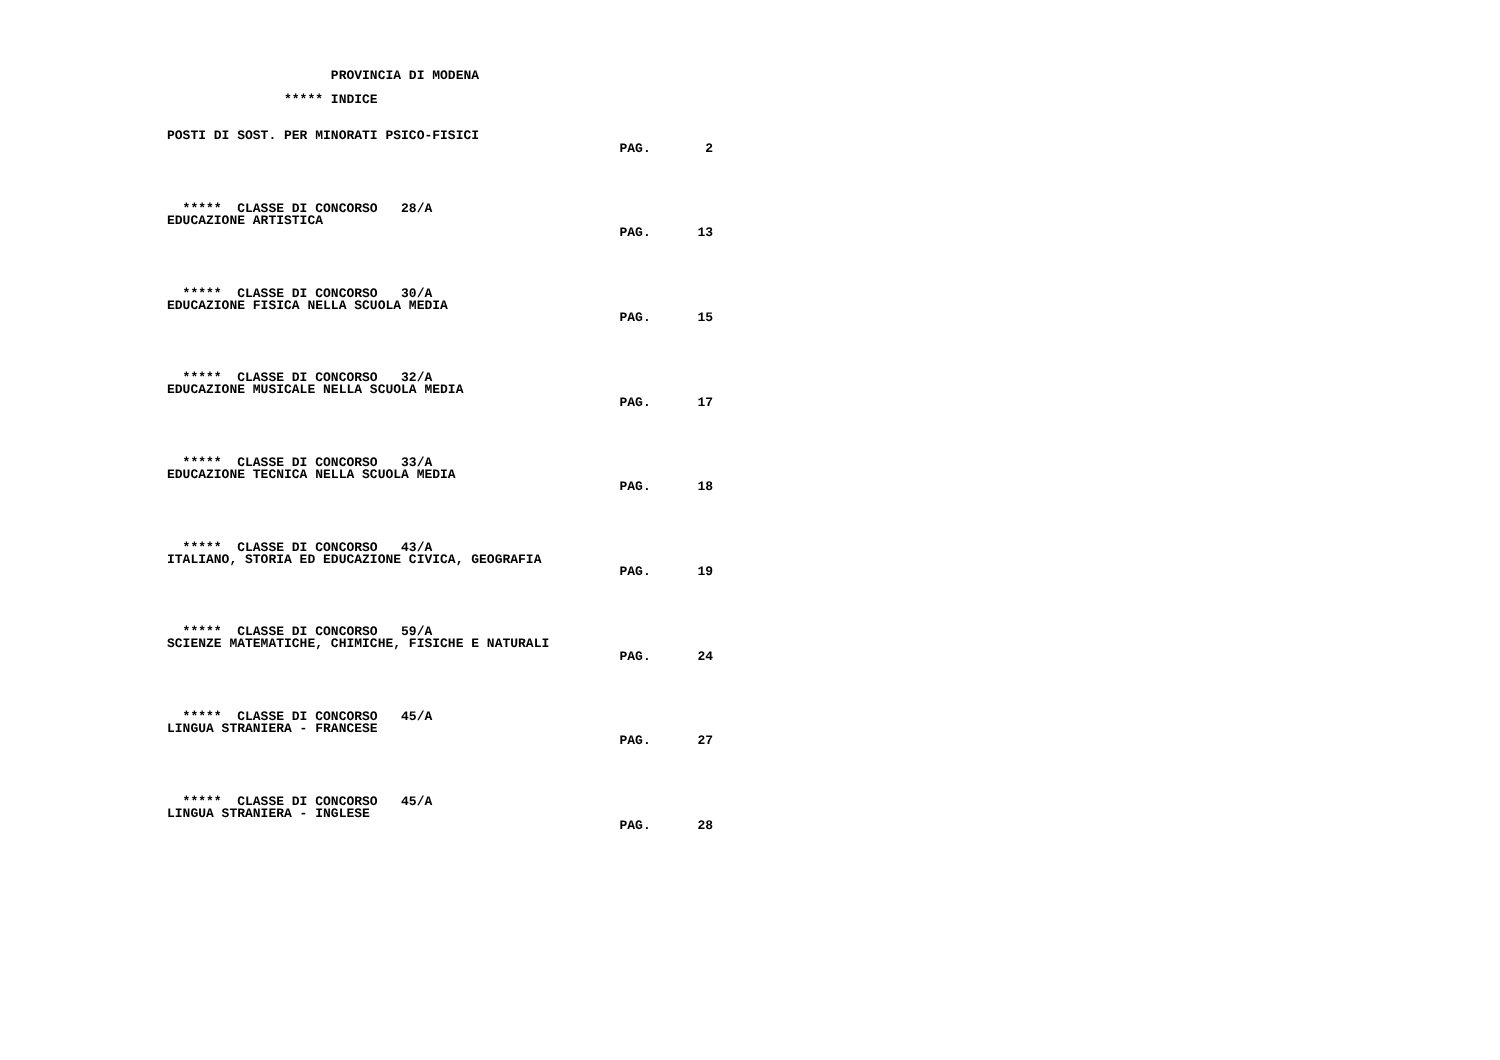PROVINCIA DI MODENA

               ***** INDICE


POSTI DI SOST. PER MINORATI PSICO-FISICI
                                                          PAG.       2




  *****  CLASSE DI CONCORSO   28/A
EDUCAZIONE ARTISTICA
                                                          PAG.      13




  *****  CLASSE DI CONCORSO   30/A
EDUCAZIONE FISICA NELLA SCUOLA MEDIA
                                                          PAG.      15




  *****  CLASSE DI CONCORSO   32/A
EDUCAZIONE MUSICALE NELLA SCUOLA MEDIA
                                                          PAG.      17




  *****  CLASSE DI CONCORSO   33/A
EDUCAZIONE TECNICA NELLA SCUOLA MEDIA
                                                          PAG.      18




  *****  CLASSE DI CONCORSO   43/A
ITALIANO, STORIA ED EDUCAZIONE CIVICA, GEOGRAFIA
                                                          PAG.      19




  *****  CLASSE DI CONCORSO   59/A
SCIENZE MATEMATICHE, CHIMICHE, FISICHE E NATURALI
                                                          PAG.      24




  *****  CLASSE DI CONCORSO   45/A
LINGUA STRANIERA - FRANCESE
                                                          PAG.      27




  *****  CLASSE DI CONCORSO   45/A
LINGUA STRANIERA - INGLESE
                                                          PAG.      28